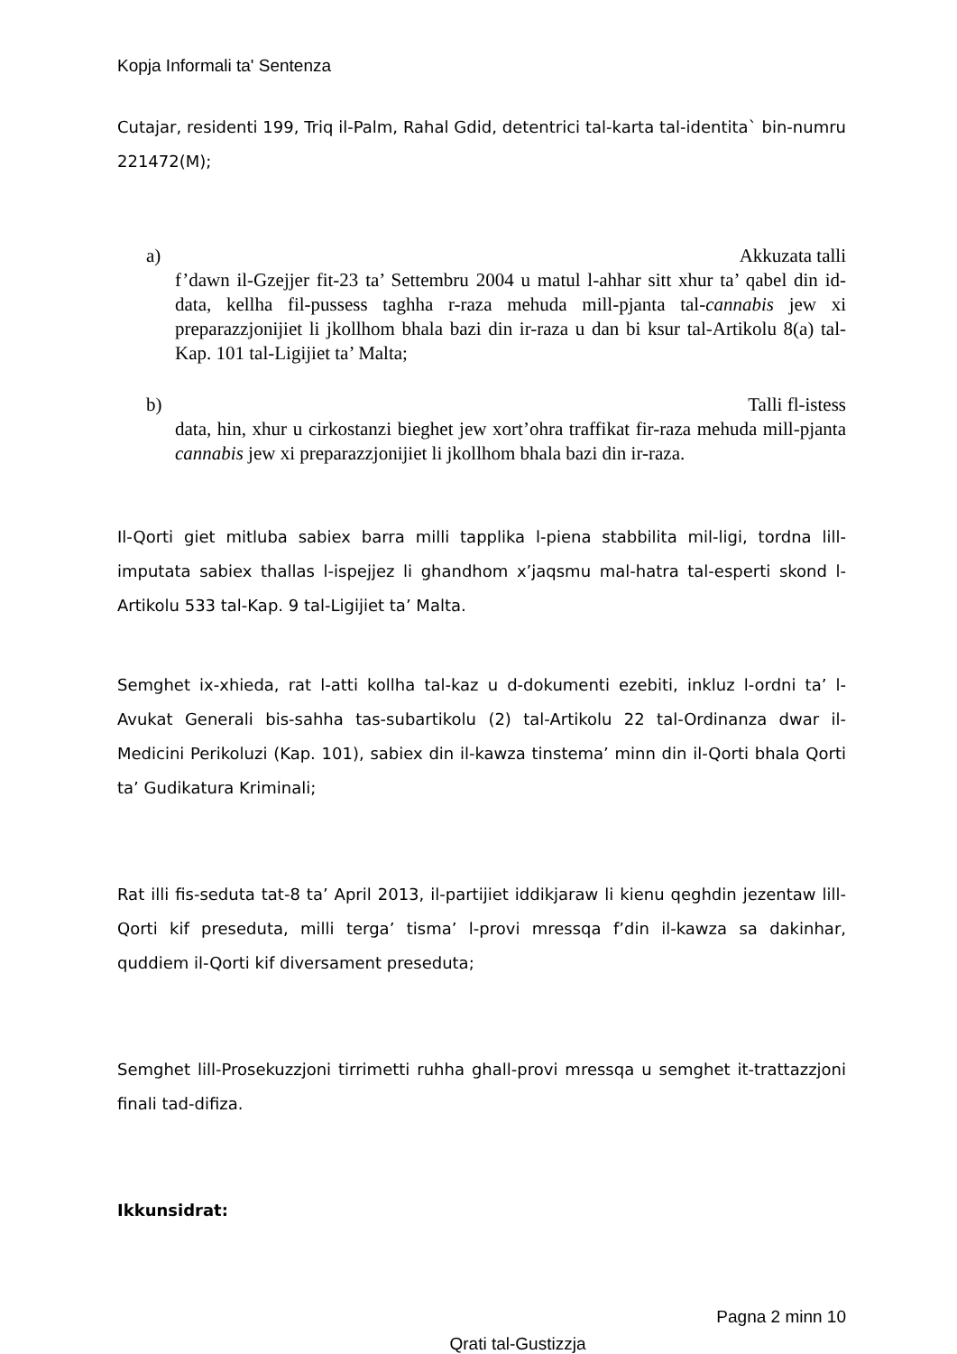Kopja Informali ta' Sentenza
Cutajar, residenti 199, Triq il-Palm, Rahal Gdid, detentrici tal-karta tal-identita` bin-numru 221472(M);
a) Akkuzata talli
f’dawn il-Gzejjer fit-23 ta’ Settembru 2004 u matul l-ahhar sitt xhur ta’ qabel din id-data, kellha fil-pussess taghha r-raza mehuda mill-pjanta tal-cannabis jew xi preparazzjonijiet li jkollhom bhala bazi din ir-raza u dan bi ksur tal-Artikolu 8(a) tal-Kap. 101 tal-Ligijiet ta’ Malta;
b) Talli fl-istess
data, hin, xhur u cirkostanzi bieghet jew xort’ohra traffikat fir-raza mehuda mill-pjanta cannabis jew xi preparazzjonijiet li jkollhom bhala bazi din ir-raza.
Il-Qorti giet mitluba sabiex barra milli tapplika l-piena stabbilita mil-ligi, tordna lill-imputata sabiex thallas l-ispejjez li ghandhom x’jaqsmu mal-hatra tal-esperti skond l-Artikolu 533 tal-Kap. 9 tal-Ligijiet ta’ Malta.
Semghet ix-xhieda, rat l-atti kollha tal-kaz u d-dokumenti ezebiti, inkluz l-ordni ta’ l-Avukat Generali bis-sahha tas-subartikolu (2) tal-Artikolu 22 tal-Ordinanza dwar il-Medicini Perikoluzi (Kap. 101), sabiex din il-kawza tinstema’ minn din il-Qorti bhala Qorti ta’ Gudikatura Kriminali;
Rat illi fis-seduta tat-8 ta’ April 2013, il-partijiet iddikjaraw li kienu qeghdin jezentaw lill-Qorti kif preseduta, milli terga’ tisma’ l-provi mressqa f’din il-kawza sa dakinhar, quddiem il-Qorti kif diversament preseduta;
Semghet lill-Prosekuzzjoni tirrimetti ruhha ghall-provi mressqa u semghet it-trattazzjoni finali tad-difiza.
Ikkunsidrat:
Pagna 2 minn 10
Qrati tal-Gustizzja